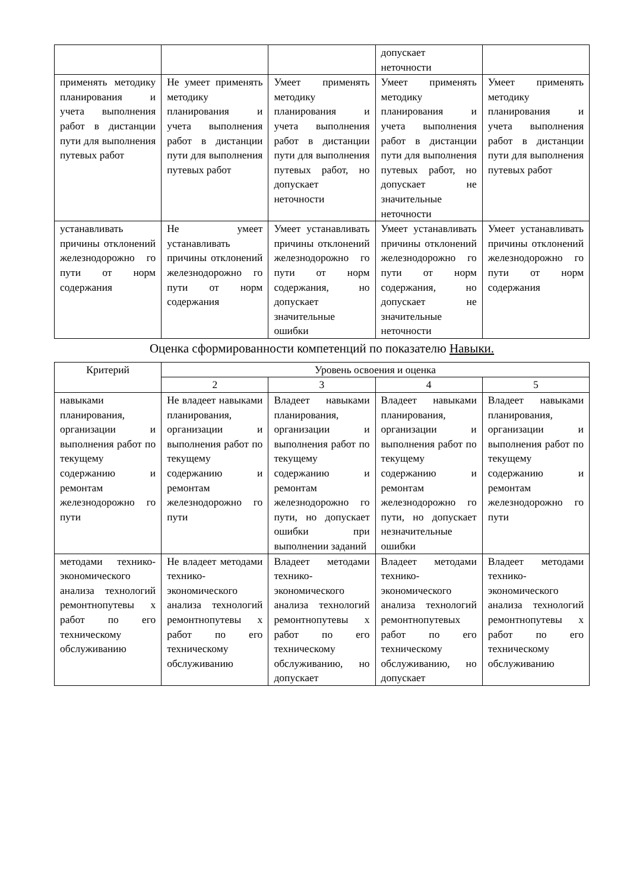| | | | допускает неточности | |
| применять методику планирования и учета выполнения работ в дистанции пути для выполнения путевых работ | Не умеет применять методику планирования и учета выполнения работ в дистанции пути для выполнения путевых работ | Умеет применять методику планирования и учета выполнения работ в дистанции пути для выполнения путевых работ, но допускает неточности | Умеет применять методику планирования и учета выполнения работ в дистанции пути для выполнения путевых работ, но допускает не значительные неточности | Умеет применять методику планирования и учета выполнения работ в дистанции пути для выполнения путевых работ |
| устанавливать причины отклонений железнодорожно го пути от норм содержания | Не умеет устанавливать причины отклонений железнодорожно го пути от норм содержания | Умеет устанавливать причины отклонений железнодорожно го пути от норм содержания, но допускает значительные ошибки | Умеет устанавливать причины отклонений железнодорожно го пути от норм содержания, но допускает не значительные неточности | Умеет устанавливать причины отклонений железнодорожно го пути от норм содержания |
Оценка сформированности компетенций по показателю Навыки.
| Критерий | Уровень освоения и оценка | | | |
| --- | --- | --- | --- | --- |
| | 2 | 3 | 4 | 5 |
| навыками планирования, организации и выполнения работ по текущему содержанию и ремонтам железнодорожно го пути | Не владеет навыками планирования, организации и выполнения работ по текущему содержанию и ремонтам железнодорожно го пути | Владеет навыками планирования, организации и выполнения работ по текущему содержанию и ремонтам железнодорожно го пути, но допускает ошибки при выполнении заданий | Владеет навыками планирования, организации и выполнения работ по текущему содержанию и ремонтам железнодорожно го пути, но допускает незначительные ошибки | Владеет навыками планирования, организации и выполнения работ по текущему содержанию и ремонтам железнодорожно го пути |
| методами технико-экономического анализа технологий ремонтнопутевы х работ по его техническому обслуживанию | Не владеет методами технико-экономического анализа технологий ремонтнопутевы х работ по его техническому обслуживанию | Владеет методами технико-экономического анализа технологий ремонтнопутевы х работ по его техническому обслуживанию, но допускает | Владеет методами технико-экономического анализа технологий ремонтнопутевых работ по его техническому обслуживанию, но допускает | Владеет методами технико-экономического анализа технологий ремонтнопутевы х работ по его техническому обслуживанию |